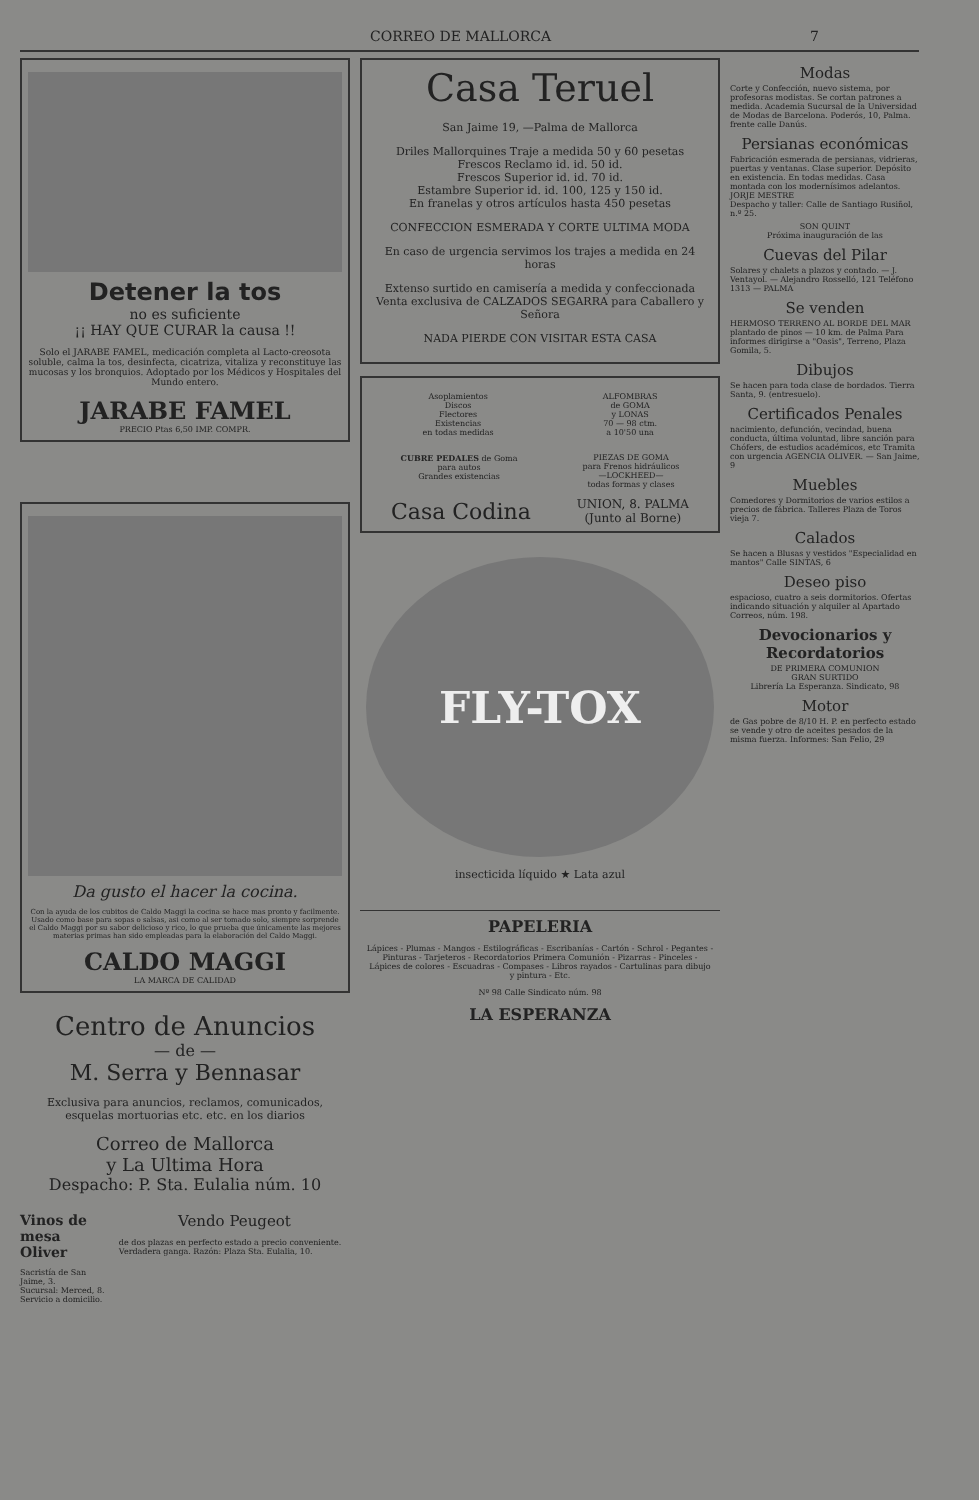CORREO DE MALLORCA 7
Detener la tos
no es suficiente
¡¡ HAY QUE CURAR la causa !!
Solo el JARABE FAMEL, medicación completa al Lacto-creosota soluble, calma la tos, desinfecta, cicatriza, vitaliza y reconstituye las mucosas y los bronquios. Adoptado por los Médicos y Hospitales del Mundo entero.
JARABE FAMEL
PRECIO Ptas 6,50 IMP. COMPR.
Da gusto el hacer la cocina.
Con la ayuda de los cubitos de Caldo Maggi la cocina se hace mas pronto y facilmente. Usado como base para sopas o salsas, asi como al ser tomado solo, siempre sorprende el Caldo Maggi por su sabor delicioso y rico, lo que prueba que únicamente las mejores materias primas han sido empleadas para la elaboración del Caldo Maggi.
CALDO MAGGI
LA MARCA DE CALIDAD
Centro de Anuncios
— de —
M. Serra y Bennasar
Exclusiva para anuncios, reclamos, comunicados, esquelas mortuorias etc. etc. en los diarios
Correo de Mallorca
y La Ultima Hora
Despacho: P. Sta. Eulalia núm. 10
Vinos de mesa Oliver
Sacristía de San Jaime, 3.
Sucursal: Merced, 8.
Servicio a domicilio.
Vendo Peugeot
de dos plazas en perfecto estado a precio conveniente. Verdadera ganga. Razón: Plaza Sta. Eulalia, 10.
Casa Teruel
San Jaime 19, —Palma de Mallorca
Driles Mallorquines Traje a medida 50 y 60 pesetas
Frescos Reclamo id. id. 50 id.
Frescos Superior id. id. 70 id.
Estambre Superior id. id. 100, 125 y 150 id.
En franelas y otros artículos hasta 450 pesetas
CONFECCION ESMERADA Y CORTE ULTIMA MODA
En caso de urgencia servimos los trajes a medida en 24 horas
Extenso surtido en camisería a medida y confeccionada
Venta exclusiva de CALZADOS SEGARRA para Caballero y Señora
NADA PIERDE CON VISITAR ESTA CASA
Asoplamientos
Discos
Flectores
Existencias
en todas medidas
ALFOMBRAS
de GOMA
y LONAS
70 — 98 ctm.
a 10'50 una
CUBRE PEDALES de Goma
para autos
Grandes existencias
PIEZAS DE GOMA
para Frenos hidráulicos
—LOCKHEED—
todas formas y clases
Casa Codina UNION, 8. PALMA
(Junto al Borne)
FLY-TOX
insecticida líquido ★ Lata azul
PAPELERIA
Lápices - Plumas - Mangos - Estilográficas - Escribanías - Cartón - Schrol - Pegantes - Pinturas - Tarjeteros - Recordatorios Primera Comunión - Pizarras - Pinceles - Lápices de colores - Escuadras - Compases - Libros rayados - Cartulinas para dibujo y pintura - Etc.
Nº 98 Calle Sindicato núm. 98
LA ESPERANZA
Modas
Corte y Confección, nuevo sistema, por profesoras modistas. Se cortan patrones a medida. Academia Sucursal de la Universidad de Modas de Barcelona. Poderós, 10, Palma. frente calle Danús.
Persianas económicas
Fabricación esmerada de persianas, vidrieras, puertas y ventanas. Clase superior. Depósito en existencia. En todas medidas. Casa montada con los modernísimos adelantos.
JORJE MESTRE
Despacho y taller: Calle de Santiago Rusiñol, n.º 25.
SON QUINT
Próxima inauguración de las
Cuevas del Pilar
Solares y chalets a plazos y contado. — J. Ventayol. — Alejandro Rosselló, 121 Teléfono 1313 — PALMA
Se venden
HERMOSO TERRENO AL BORDE DEL MAR plantado de pinos — 10 km. de Palma Para informes dirigirse a "Oasis", Terreno, Plaza Gomila, 5.
Dibujos
Se hacen para toda clase de bordados. Tierra Santa, 9. (entresuelo).
Certificados Penales
nacimiento, defunción, vecindad, buena conducta, última voluntad, libre sanción para Chófers, de estudios académicos, etc Tramita con urgencia AGENCIA OLIVER. — San Jaime, 9
Muebles
Comedores y Dormitorios de varios estilos a precios de fábrica. Talleres Plaza de Toros vieja 7.
Calados
Se hacen a Blusas y vestidos "Especialidad en mantos" Calle SINTAS, 6
Deseo piso
espacioso, cuatro a seis dormitorios. Ofertas indicando situación y alquiler al Apartado Correos, núm. 198.
Devocionarios y Recordatorios
DE PRIMERA COMUNION
GRAN SURTIDO
Librería La Esperanza. Sindicato, 98
Motor
de Gas pobre de 8/10 H. P. en perfecto estado se vende y otro de aceites pesados de la misma fuerza. Informes: San Felio, 29